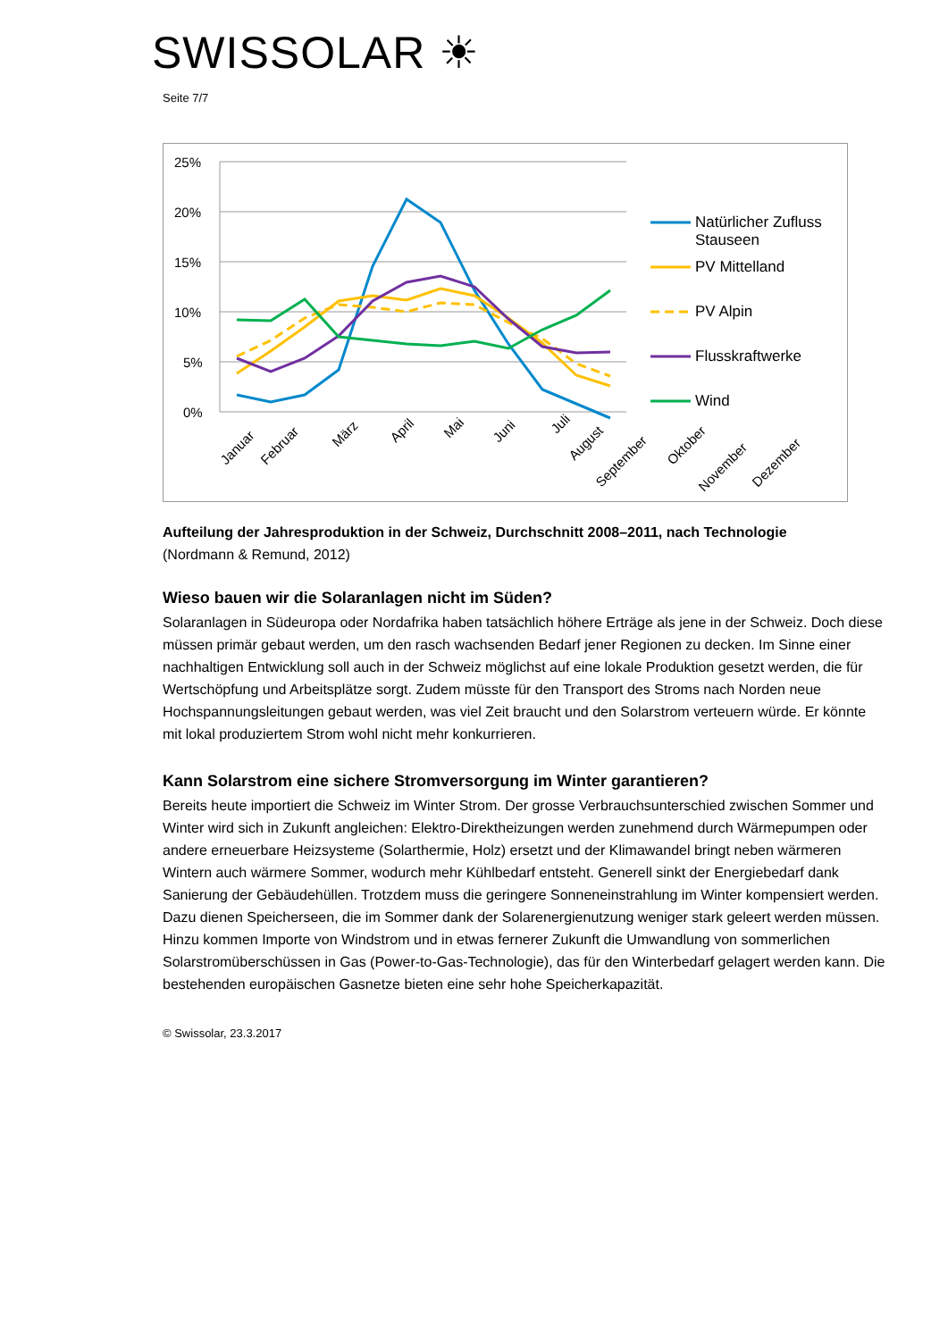SWISSOLAR ☀
Seite 7/7
25%
20%
15%
10%
5%
0%
Januar
Februar
März
April
Mai
Juni
Juli
August
September
Oktober
November
Dezember
Natürlicher Zufluss
Stauseen
PV Mittelland
PV Alpin
Flusskraftwerke
Wind
Aufteilung der Jahresproduktion in der Schweiz, Durchschnitt 2008–2011, nach Technologie
(Nordmann & Remund, 2012)
Wieso bauen wir die Solaranlagen nicht im Süden?
Solaranlagen in Südeuropa oder Nordafrika haben tatsächlich höhere Erträge als jene in der Schweiz. Doch diese müssen primär gebaut werden, um den rasch wachsenden Bedarf jener Regionen zu decken. Im Sinne einer nachhaltigen Entwicklung soll auch in der Schweiz möglichst auf eine lokale Produktion gesetzt werden, die für Wertschöpfung und Arbeitsplätze sorgt. Zudem müsste für den Transport des Stroms nach Norden neue Hochspannungsleitungen gebaut werden, was viel Zeit braucht und den Solarstrom verteuern würde. Er könnte mit lokal produziertem Strom wohl nicht mehr konkurrieren.
Kann Solarstrom eine sichere Stromversorgung im Winter garantieren?
Bereits heute importiert die Schweiz im Winter Strom. Der grosse Verbrauchsunterschied zwischen Sommer und Winter wird sich in Zukunft angleichen: Elektro-Direktheizungen werden zunehmend durch Wärmepumpen oder andere erneuerbare Heizsysteme (Solarthermie, Holz) ersetzt und der Klimawandel bringt neben wärmeren Wintern auch wärmere Sommer, wodurch mehr Kühlbedarf entsteht. Generell sinkt der Energiebedarf dank Sanierung der Gebäudehüllen. Trotzdem muss die geringere Sonneneinstrahlung im Winter kompensiert werden. Dazu dienen Speicherseen, die im Sommer dank der Solarenergienutzung weniger stark geleert werden müssen. Hinzu kommen Importe von Windstrom und in etwas fernerer Zukunft die Umwandlung von sommerlichen Solarstromüberschüssen in Gas (Power-to-Gas-Technologie), das für den Winterbedarf gelagert werden kann. Die bestehenden europäischen Gasnetze bieten eine sehr hohe Speicherkapazität.
© Swissolar, 23.3.2017